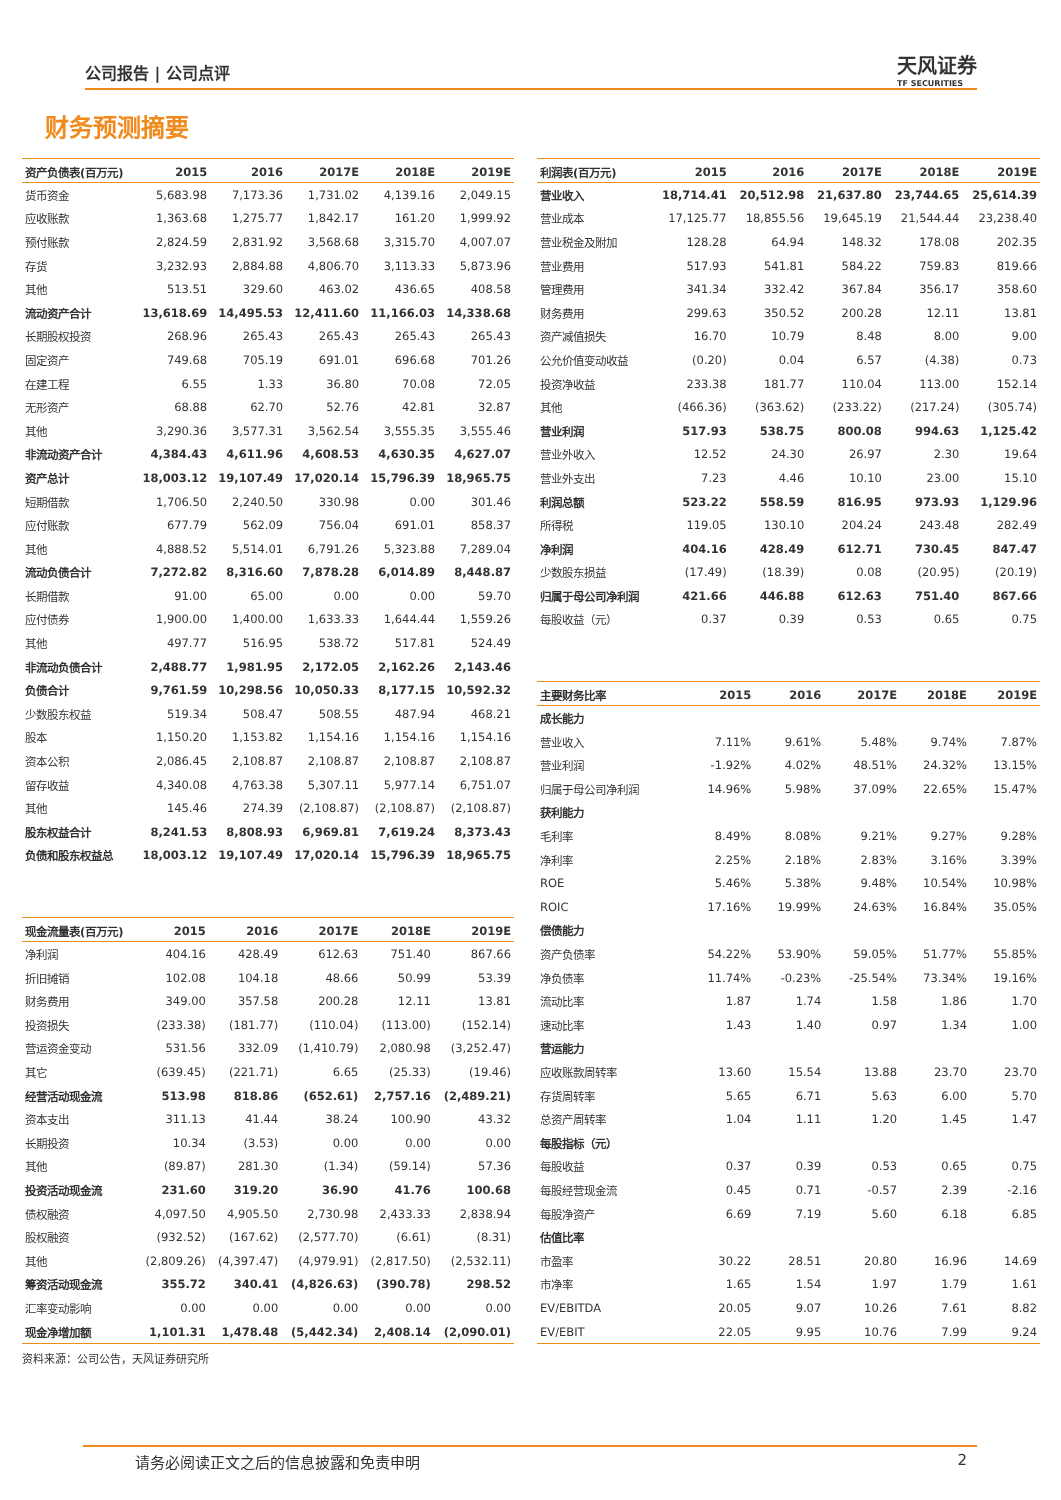公司报告 | 公司点评
天风证券
TF SECURITIES
财务预测摘要
| 资产负债表(百万元) | 2015 | 2016 | 2017E | 2018E | 2019E |
| --- | --- | --- | --- | --- | --- |
| 货币资金 | 5,683.98 | 7,173.36 | 1,731.02 | 4,139.16 | 2,049.15 |
| 应收账款 | 1,363.68 | 1,275.77 | 1,842.17 | 161.20 | 1,999.92 |
| 预付账款 | 2,824.59 | 2,831.92 | 3,568.68 | 3,315.70 | 4,007.07 |
| 存货 | 3,232.93 | 2,884.88 | 4,806.70 | 3,113.33 | 5,873.96 |
| 其他 | 513.51 | 329.60 | 463.02 | 436.65 | 408.58 |
| 流动资产合计 | 13,618.69 | 14,495.53 | 12,411.60 | 11,166.03 | 14,338.68 |
| 长期股权投资 | 268.96 | 265.43 | 265.43 | 265.43 | 265.43 |
| 固定资产 | 749.68 | 705.19 | 691.01 | 696.68 | 701.26 |
| 在建工程 | 6.55 | 1.33 | 36.80 | 70.08 | 72.05 |
| 无形资产 | 68.88 | 62.70 | 52.76 | 42.81 | 32.87 |
| 其他 | 3,290.36 | 3,577.31 | 3,562.54 | 3,555.35 | 3,555.46 |
| 非流动资产合计 | 4,384.43 | 4,611.96 | 4,608.53 | 4,630.35 | 4,627.07 |
| 资产总计 | 18,003.12 | 19,107.49 | 17,020.14 | 15,796.39 | 18,965.75 |
| 短期借款 | 1,706.50 | 2,240.50 | 330.98 | 0.00 | 301.46 |
| 应付账款 | 677.79 | 562.09 | 756.04 | 691.01 | 858.37 |
| 其他 | 4,888.52 | 5,514.01 | 6,791.26 | 5,323.88 | 7,289.04 |
| 流动负债合计 | 7,272.82 | 8,316.60 | 7,878.28 | 6,014.89 | 8,448.87 |
| 长期借款 | 91.00 | 65.00 | 0.00 | 0.00 | 59.70 |
| 应付债券 | 1,900.00 | 1,400.00 | 1,633.33 | 1,644.44 | 1,559.26 |
| 其他 | 497.77 | 516.95 | 538.72 | 517.81 | 524.49 |
| 非流动负债合计 | 2,488.77 | 1,981.95 | 2,172.05 | 2,162.26 | 2,143.46 |
| 负债合计 | 9,761.59 | 10,298.56 | 10,050.33 | 8,177.15 | 10,592.32 |
| 少数股东权益 | 519.34 | 508.47 | 508.55 | 487.94 | 468.21 |
| 股本 | 1,150.20 | 1,153.82 | 1,154.16 | 1,154.16 | 1,154.16 |
| 资本公积 | 2,086.45 | 2,108.87 | 2,108.87 | 2,108.87 | 2,108.87 |
| 留存收益 | 4,340.08 | 4,763.38 | 5,307.11 | 5,977.14 | 6,751.07 |
| 其他 | 145.46 | 274.39 | (2,108.87) | (2,108.87) | (2,108.87) |
| 股东权益合计 | 8,241.53 | 8,808.93 | 6,969.81 | 7,619.24 | 8,373.43 |
| 负债和股东权益总 | 18,003.12 | 19,107.49 | 17,020.14 | 15,796.39 | 18,965.75 |
| 现金流量表(百万元) | 2015 | 2016 | 2017E | 2018E | 2019E |
| --- | --- | --- | --- | --- | --- |
| 净利润 | 404.16 | 428.49 | 612.63 | 751.40 | 867.66 |
| 折旧摊销 | 102.08 | 104.18 | 48.66 | 50.99 | 53.39 |
| 财务费用 | 349.00 | 357.58 | 200.28 | 12.11 | 13.81 |
| 投资损失 | (233.38) | (181.77) | (110.04) | (113.00) | (152.14) |
| 营运资金变动 | 531.56 | 332.09 | (1,410.79) | 2,080.98 | (3,252.47) |
| 其它 | (639.45) | (221.71) | 6.65 | (25.33) | (19.46) |
| 经营活动现金流 | 513.98 | 818.86 | (652.61) | 2,757.16 | (2,489.21) |
| 资本支出 | 311.13 | 41.44 | 38.24 | 100.90 | 43.32 |
| 长期投资 | 10.34 | (3.53) | 0.00 | 0.00 | 0.00 |
| 其他 | (89.87) | 281.30 | (1.34) | (59.14) | 57.36 |
| 投资活动现金流 | 231.60 | 319.20 | 36.90 | 41.76 | 100.68 |
| 债权融资 | 4,097.50 | 4,905.50 | 2,730.98 | 2,433.33 | 2,838.94 |
| 股权融资 | (932.52) | (167.62) | (2,577.70) | (6.61) | (8.31) |
| 其他 | (2,809.26) | (4,397.47) | (4,979.91) | (2,817.50) | (2,532.11) |
| 筹资活动现金流 | 355.72 | 340.41 | (4,826.63) | (390.78) | 298.52 |
| 汇率变动影响 | 0.00 | 0.00 | 0.00 | 0.00 | 0.00 |
| 现金净增加额 | 1,101.31 | 1,478.48 | (5,442.34) | 2,408.14 | (2,090.01) |
资料来源：公司公告，天风证券研究所
| 利润表(百万元) | 2015 | 2016 | 2017E | 2018E | 2019E |
| --- | --- | --- | --- | --- | --- |
| 营业收入 | 18,714.41 | 20,512.98 | 21,637.80 | 23,744.65 | 25,614.39 |
| 营业成本 | 17,125.77 | 18,855.56 | 19,645.19 | 21,544.44 | 23,238.40 |
| 营业税金及附加 | 128.28 | 64.94 | 148.32 | 178.08 | 202.35 |
| 营业费用 | 517.93 | 541.81 | 584.22 | 759.83 | 819.66 |
| 管理费用 | 341.34 | 332.42 | 367.84 | 356.17 | 358.60 |
| 财务费用 | 299.63 | 350.52 | 200.28 | 12.11 | 13.81 |
| 资产减值损失 | 16.70 | 10.79 | 8.48 | 8.00 | 9.00 |
| 公允价值变动收益 | (0.20) | 0.04 | 6.57 | (4.38) | 0.73 |
| 投资净收益 | 233.38 | 181.77 | 110.04 | 113.00 | 152.14 |
| 其他 | (466.36) | (363.62) | (233.22) | (217.24) | (305.74) |
| 营业利润 | 517.93 | 538.75 | 800.08 | 994.63 | 1,125.42 |
| 营业外收入 | 12.52 | 24.30 | 26.97 | 2.30 | 19.64 |
| 营业外支出 | 7.23 | 4.46 | 10.10 | 23.00 | 15.10 |
| 利润总额 | 523.22 | 558.59 | 816.95 | 973.93 | 1,129.96 |
| 所得税 | 119.05 | 130.10 | 204.24 | 243.48 | 282.49 |
| 净利润 | 404.16 | 428.49 | 612.71 | 730.45 | 847.47 |
| 少数股东损益 | (17.49) | (18.39) | 0.08 | (20.95) | (20.19) |
| 归属于母公司净利润 | 421.66 | 446.88 | 612.63 | 751.40 | 867.66 |
| 每股收益（元） | 0.37 | 0.39 | 0.53 | 0.65 | 0.75 |
| 主要财务比率 | 2015 | 2016 | 2017E | 2018E | 2019E |
| --- | --- | --- | --- | --- | --- |
| 成长能力 | | | | | |
| 营业收入 | 7.11% | 9.61% | 5.48% | 9.74% | 7.87% |
| 营业利润 | -1.92% | 4.02% | 48.51% | 24.32% | 13.15% |
| 归属于母公司净利润 | 14.96% | 5.98% | 37.09% | 22.65% | 15.47% |
| 获利能力 | | | | | |
| 毛利率 | 8.49% | 8.08% | 9.21% | 9.27% | 9.28% |
| 净利率 | 2.25% | 2.18% | 2.83% | 3.16% | 3.39% |
| ROE | 5.46% | 5.38% | 9.48% | 10.54% | 10.98% |
| ROIC | 17.16% | 19.99% | 24.63% | 16.84% | 35.05% |
| 偿债能力 | | | | | |
| 资产负债率 | 54.22% | 53.90% | 59.05% | 51.77% | 55.85% |
| 净负债率 | 11.74% | -0.23% | -25.54% | 73.34% | 19.16% |
| 流动比率 | 1.87 | 1.74 | 1.58 | 1.86 | 1.70 |
| 速动比率 | 1.43 | 1.40 | 0.97 | 1.34 | 1.00 |
| 营运能力 | | | | | |
| 应收账款周转率 | 13.60 | 15.54 | 13.88 | 23.70 | 23.70 |
| 存货周转率 | 5.65 | 6.71 | 5.63 | 6.00 | 5.70 |
| 总资产周转率 | 1.04 | 1.11 | 1.20 | 1.45 | 1.47 |
| 每股指标（元） | | | | | |
| 每股收益 | 0.37 | 0.39 | 0.53 | 0.65 | 0.75 |
| 每股经营现金流 | 0.45 | 0.71 | -0.57 | 2.39 | -2.16 |
| 每股净资产 | 6.69 | 7.19 | 5.60 | 6.18 | 6.85 |
| 估值比率 | | | | | |
| 市盈率 | 30.22 | 28.51 | 20.80 | 16.96 | 14.69 |
| 市净率 | 1.65 | 1.54 | 1.97 | 1.79 | 1.61 |
| EV/EBITDA | 20.05 | 9.07 | 10.26 | 7.61 | 8.82 |
| EV/EBIT | 22.05 | 9.95 | 10.76 | 7.99 | 9.24 |
请务必阅读正文之后的信息披露和免责申明 2